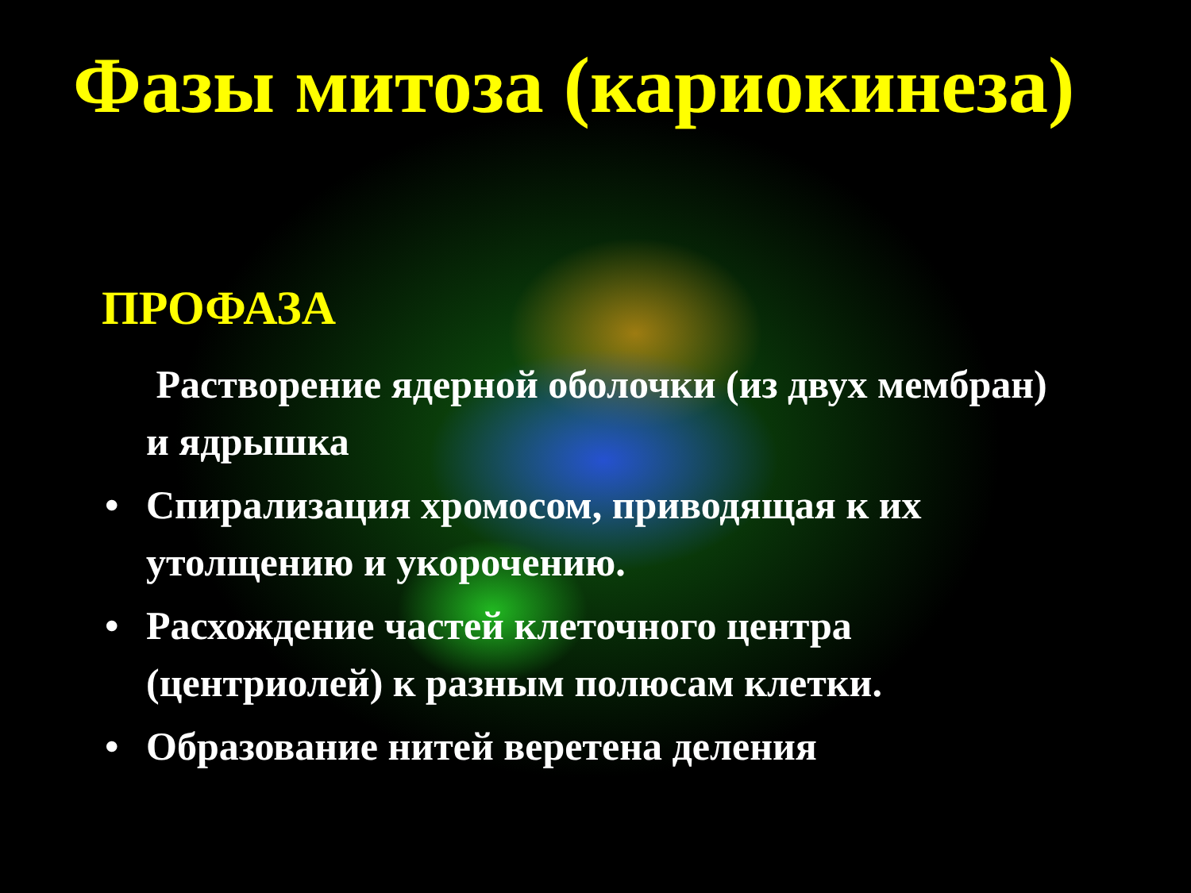Фазы митоза (кариокинеза)
ПРОФАЗА
Растворение ядерной оболочки (из двух мембран) и ядрышка
• Спирализация хромосом, приводящая к их утолщению и укорочению.
• Расхождение частей клеточного центра (центриолей) к разным полюсам клетки.
• Образование нитей веретена деления